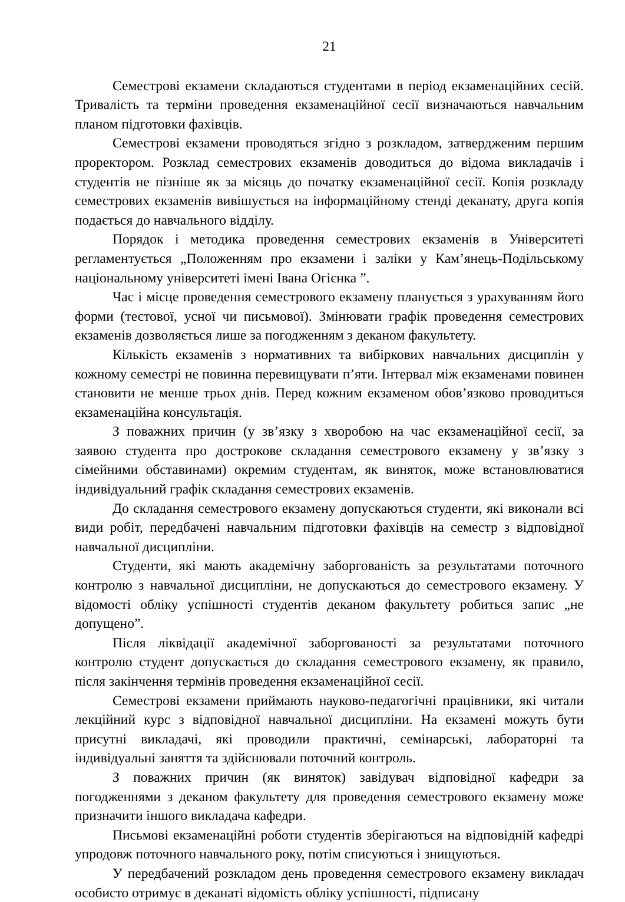21
Семестрові екзамени складаються студентами в період екзаменаційних сесій. Тривалість та терміни проведення екзаменаційної сесії визначаються навчальним планом підготовки фахівців.
Семестрові екзамени проводяться згідно з розкладом, затвердженим першим проректором. Розклад семестрових екзаменів доводиться до відома викладачів і студентів не пізніше як за місяць до початку екзаменаційної сесії. Копія розкладу семестрових екзаменів вивішується на інформаційному стенді деканату, друга копія подається до навчального відділу.
Порядок і методика проведення семестрових екзаменів в Університеті регламентується „Положенням про екзамени і заліки у Кам’янець-Подільському національному університеті імені Івана Огієнка ”.
Час і місце проведення семестрового екзамену планується з урахуванням його форми (тестової, усної чи письмової). Змінювати графік проведення семестрових екзаменів дозволяється лише за погодженням з деканом факультету.
Кількість екзаменів з нормативних та вибіркових навчальних дисциплін у кожному семестрі не повинна перевищувати п’яти. Інтервал між екзаменами повинен становити не менше трьох днів. Перед кожним екзаменом обов’язково проводиться екзаменаційна консультація.
З поважних причин (у зв’язку з хворобою на час екзаменаційної сесії, за заявою студента про дострокове складання семестрового екзамену у зв’язку з сімейними обставинами) окремим студентам, як виняток, може встановлюватися індивідуальний графік складання семестрових екзаменів.
До складання семестрового екзамену допускаються студенти, які виконали всі види робіт, передбачені навчальним підготовки фахівців на семестр з відповідної навчальної дисципліни.
Студенти, які мають академічну заборгованість за результатами поточного контролю з навчальної дисципліни, не допускаються до семестрового екзамену. У відомості обліку успішності студентів деканом факультету робиться запис „не допущено”.
Після ліквідації академічної заборгованості за результатами поточного контролю студент допускається до складання семестрового екзамену, як правило, після закінчення термінів проведення екзаменаційної сесії.
Семестрові екзамени приймають науково-педагогічні працівники, які читали лекційний курс з відповідної навчальної дисципліни. На екзамені можуть бути присутні викладачі, які проводили практичні, семінарські, лабораторні та індивідуальні заняття та здійснювали поточний контроль.
З поважних причин (як виняток) завідувач відповідної кафедри за погодженнями з деканом факультету для проведення семестрового екзамену може призначити іншого викладача кафедри.
Письмові екзаменаційні роботи студентів зберігаються на відповідній кафедрі упродовж поточного навчального року, потім списуються і знищуються.
У передбачений розкладом день проведення семестрового екзамену викладач особисто отримує в деканаті відомість обліку успішності, підписану